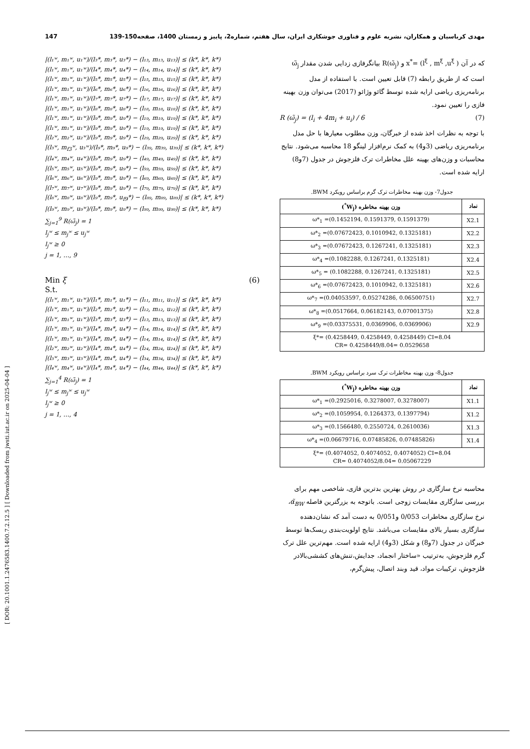مهدی کرباسیان و همکاران، نشریه علوم و فناوری جوشکاری ایران، سال هفتم، شماره2، پاییز و زمستان 1400، صفحه150-139 147
[ DOR: 20.1001.1.2476583.1400.7.2.12.5 ] [ Downloaded from jwsti.iut.ac.ir on 2025-04-04 ]
که در آن ( x<sup>*</sup>= (l<sup>ξ</sup> , m<sup>ξ</sup> ,u<sup>ξ</sup> و R(ω̃<sub>j</sub>) بیانگرفازی زدایی شدن مقدار ω̃<sub>j</sub> است که از طریق رابطه (7) قابل تعیین است. با استفاده از مدل برنامه‌ریزی ریاضی ارایه شده توسط گائو وژائو (2017) می‌توان وزن بهینه فازی را تعیین نمود.
R (ω̃<sub>j</sub>) = (l<sub>i</sub> + 4m<sub>i</sub> + u<sub>i</sub>) / 6 (7)
با توجه به نظرات اخذ شده از خبرگان، وزن مطلوب معیارها با حل مدل برنامه‌ریزی ریاضی (3و4) به کمک نرم‌افزار لینگو 18 محاسبه می‌شود. نتایج محاسبات و وزن‌های بهینه علل مخاطرات ترک فلزجوش در جدول (7و8) ارایه شده است.
جدول7- وزن بهینه مخاطرات ترک گرم براساس رویکرد BWM.
| نماد | وزن بهینه مخاطره (W<sub>j</sub><sup>*</sup>) |
| --- | --- |
| X2.1 | ω*<sub>1</sub> =(0.1452194, 0.1591379, 0.1591379) |
| X2.2 | ω*<sub>2</sub> =(0.07672423, 0.1010942, 0.1325181) |
| X2.3 | ω*<sub>3</sub> =(0.07672423, 0.1267241, 0.1325181) |
| X2.4 | ω*<sub>4</sub> =(0.1082288, 0.1267241, 0.1325181) |
| X2.5 | ω*<sub>5</sub> = (0.1082288, 0.1267241, 0.1325181) |
| X2.6 | ω*<sub>6</sub> =(0.07672423, 0.1010942, 0.1325181) |
| X2.7 | ω*<sub>7</sub> =(0.04053597, 0.05274286, 0.06500751) |
| X2.8 | ω*<sub>8</sub> =(0.0517664, 0.06182143, 0.07001375) |
| X2.9 | ω*<sub>9</sub> =(0.03375531, 0.0369906, 0.0369906) |
| ξ*= (0.4258449, 0.4258449, 0.4258449) CI=8.04 CR= 0.4258449/8.04= 0.0529658 | |
جدول8- وزن بهینه مخاطرات ترک سرد براساس رویکرد BWM.
| نماد | وزن بهینه مخاطره (W<sub>j</sub><sup>*</sup>) |
| --- | --- |
| X1.1 | ω*<sub>1</sub> =(0.2925016, 0.3278007, 0.3278007) |
| X1.2 | ω*<sub>2</sub> =(0.1059954, 0.1264373, 0.1397794) |
| X1.3 | ω*<sub>3</sub> =(0.1566480, 0.2550724, 0.2610036) |
| X1.4 | ω*<sub>4</sub> =(0.06679716, 0.07485826, 0.07485826) |
| ξ*= (0.4074052, 0.4074052, 0.4074052) CI=8.04 CR= 0.4074052/8.04= 0.05067229 | |
محاسبه نرخ سازگاری در روش بهترین بدترین فازی، شاخصی مهم برای بررسی سازگاری مقایسات زوجی است. باتوجه به بزرگترین فاصله α̃<sub>BW</sub>، نرخ سازگاری مخاطرات 0/053 و0/051 به دست آمد که نشان‌دهنده سازگاری بسیار بالای مقایسات می‌باشد. نتایج اولویت‌بندی ریسک‌ها توسط خبرگان در جدول (7و8) و شکل (3و4) ارایه شده است. مهم‌ترین علل ترک گرم فلزجوش، به‌ترتیب «ساختار انجماد، جدایش،تنش‌های کششی‌بالادر فلزجوش، ترکیبات مواد، قید وبند اتصال، پیش‌گرم،
|(l₁ʷ, m₁ʷ, u₁ʷ)/(l₃*, m₃*, u₃*) − (l₁₃, m₁₃, u₁₃)| ≤ (k*, k*, k*)
|(l₁ʷ, m₁ʷ, u₁ʷ)/(l₄*, m₄*, u₄*) − (l₁₄, m₁₄, u₁₄)| ≤ (k*, k*, k*)
|(l₁ʷ, m₁ʷ, u₁ʷ)/(l₅*, m₅*, u₅*) − (l₁₅, m₁₅, u₁₅)| ≤ (k*, k*, k*)
|(l₁ʷ, m₁ʷ, u₁ʷ)/(l₆*, m₆*, u₆*) − (l₁₆, m₁₆, u₁₆)| ≤ (k*, k*, k*)
|(l₁ʷ, m₁ʷ, u₁ʷ)/(l₇*, m₇*, u₇*) − (l₁₇, m₁₇, u₁₇)| ≤ (k*, k*, k*)
|(l₁ʷ, m₁ʷ, u₁ʷ)/(l₈*, m₈*, u₈*) − (l₁₈, m₁₈, u₁₈)| ≤ (k*, k*, k*)
|(l₁ʷ, m₁ʷ, u₁ʷ)/(l₉*, m₉*, u₉*) − (l₁₉, m₁₉, u₁₉)| ≤ (k*, k*, k*)
|(l₁ʷ, m₁ʷ, u₁ʷ)/(l₉*, m₉*, u₉*) − (l₁₉, m₁₉, u₁₉)| ≤ (k*, k*, k*)
|(l₂ʷ, m₂ʷ, u₂ʷ)/(l₉*, m₉*, u₉*) − (l₂₉, m₂₉, u₂₉)| ≤ (k*, k*, k*)
|(l₃ʷ, m<sub>f3</sub>ʷ, u₃ʷ)/(l₉*, m₉*, u₉*) − (l₃₉, m₃₉, u₃₉)| ≤ (k*, k*, k*)
|(l₄ʷ, m₄ʷ, u₄ʷ)/(l₉*, m₉*, u₉*) − (l₄₉, m₄₉, u₄₉)| ≤ (k*, k*, k*)
|(l₅ʷ, m₅ʷ, u₅ʷ)/(l₉*, m₉*, u₉*) − (l₅₉, m₅₉, u₅₉)| ≤ (k*, k*, k*)
|(l₆ʷ, m₆ʷ, u₆ʷ)/(l₉*, m₉*, u₉*) − (l₆₉, m₆₉, u₆₉)| ≤ (k*, k*, k*)
|(l₇ʷ, m₇ʷ, u₇ʷ)/(l₉*, m₉*, u₉*) − (l₇₉, m₇₉, u₇₉)| ≤ (k*, k*, k*)
|(l₈ʷ, m₈ʷ, u₈ʷ)/(l₉*, m₉*, u<sub>f9</sub>*) − (l₈₉, m₈₉, u₈₉)| ≤ (k*, k*, k*)
|(l₉ʷ, m₉ʷ, u₉ʷ)/(l₉*, m₉*, u₉*) − (l₉₉, m₉₉, u₉₉)| ≤ (k*, k*, k*)
∑<sub>j=1</sub><sup>9</sup> R(ω̃<sub>j</sub>) = 1
l<sub>j</sub>ʷ ≤ m<sub>j</sub>ʷ ≤ u<sub>j</sub>ʷ
l<sub>j</sub>ʷ ≥ 0
j = 1, …, 9
Min ξ (6)
S.t.
|(l₁ʷ, m₁ʷ, u₁ʷ)/(l₁*, m₁*, u₁*) − (l₁₁, m₁₁, u₁₁)| ≤ (k*, k*, k*)
|(l₁ʷ, m₁ʷ, u₁ʷ)/(l₂*, m₂*, u₂*) − (l₁₂, m₁₂, u₁₂)| ≤ (k*, k*, k*)
|(l₁ʷ, m₁ʷ, u₁ʷ)/(l₃*, m₃*, u₃*) − (l₁₃, m₁₃, u₁₃)| ≤ (k*, k*, k*)
|(l₁ʷ, m₁ʷ, u₁ʷ)/(l₄*, m₄*, u₄*) − (l₁₄, m₁₄, u₁₄)| ≤ (k*, k*, k*)
|(l₁ʷ, m₁ʷ, u₁ʷ)/(l₄*, m₄*, u₄*) − (l₁₄, m₁₄, u₁₄)| ≤ (k*, k*, k*)
|(l₂ʷ, m₂ʷ, u₂ʷ)/(l₄*, m₄*, u₄*) − (l₂₄, m₂₄, u₂₄)| ≤ (k*, k*, k*)
|(l₃ʷ, m₃ʷ, u₃ʷ)/(l₄*, m₄*, u₄*) − (l₃₄, m₃₄, u₃₄)| ≤ (k*, k*, k*)
|(l₄ʷ, m₄ʷ, u₄ʷ)/(l₄*, m₄*, u₄*) − (l₄₄, m₄₄, u₄₄)| ≤ (k*, k*, k*)
∑<sub>j=1</sub><sup>4</sup> R(ω̃<sub>j</sub>) = 1
l<sub>j</sub>ʷ ≤ m<sub>j</sub>ʷ ≤ u<sub>j</sub>ʷ
l<sub>j</sub>ʷ ≥ 0
j = 1, …, 4